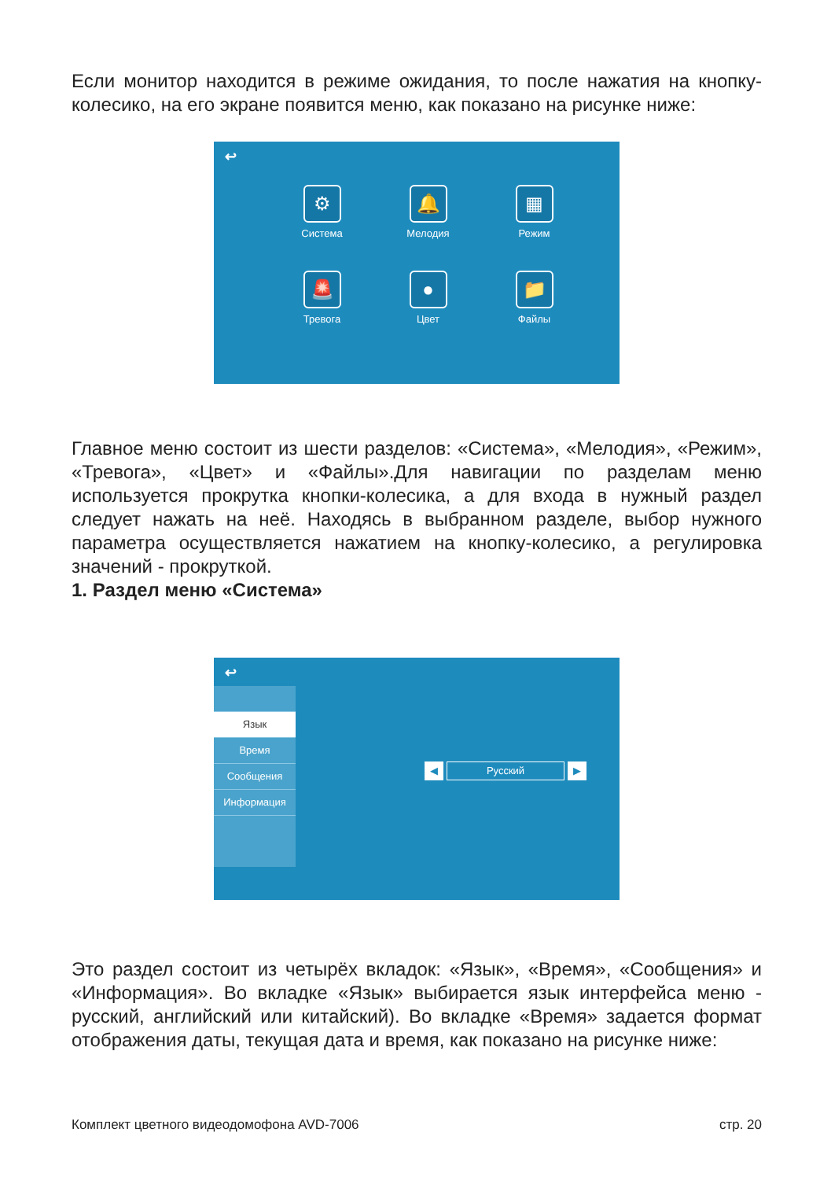Если монитор находится в режиме ожидания, то после нажатия на кнопку-колесико, на его экране появится меню, как показано на рисунке ниже:
↩
⚙
Система
🔔
Мелодия
▦
Режим
🚨
Тревога
●
Цвет
📁
Файлы
Главное меню состоит из шести разделов: «Система», «Мелодия», «Режим», «Тревога», «Цвет» и «Файлы».Для навигации по разделам меню используется прокрутка кнопки-колесика, а для входа в нужный раздел следует нажать на неё. Находясь в выбранном разделе, выбор нужного параметра осуществляется нажатием на кнопку-колесико, а регулировка значений - прокруткой.
1. Раздел меню «Система»
↩
Язык
Время
Сообщения
Информация
◀
Русский
▶
Это раздел состоит из четырёх вкладок: «Язык», «Время», «Сообщения» и «Информация». Во вкладке «Язык» выбирается язык интерфейса меню - русский, английский или китайский). Во вкладке «Время» задается формат отображения даты, текущая дата и время, как показано на рисунке ниже:
Комплект цветного видеодомофона AVD-7006 стр. 20